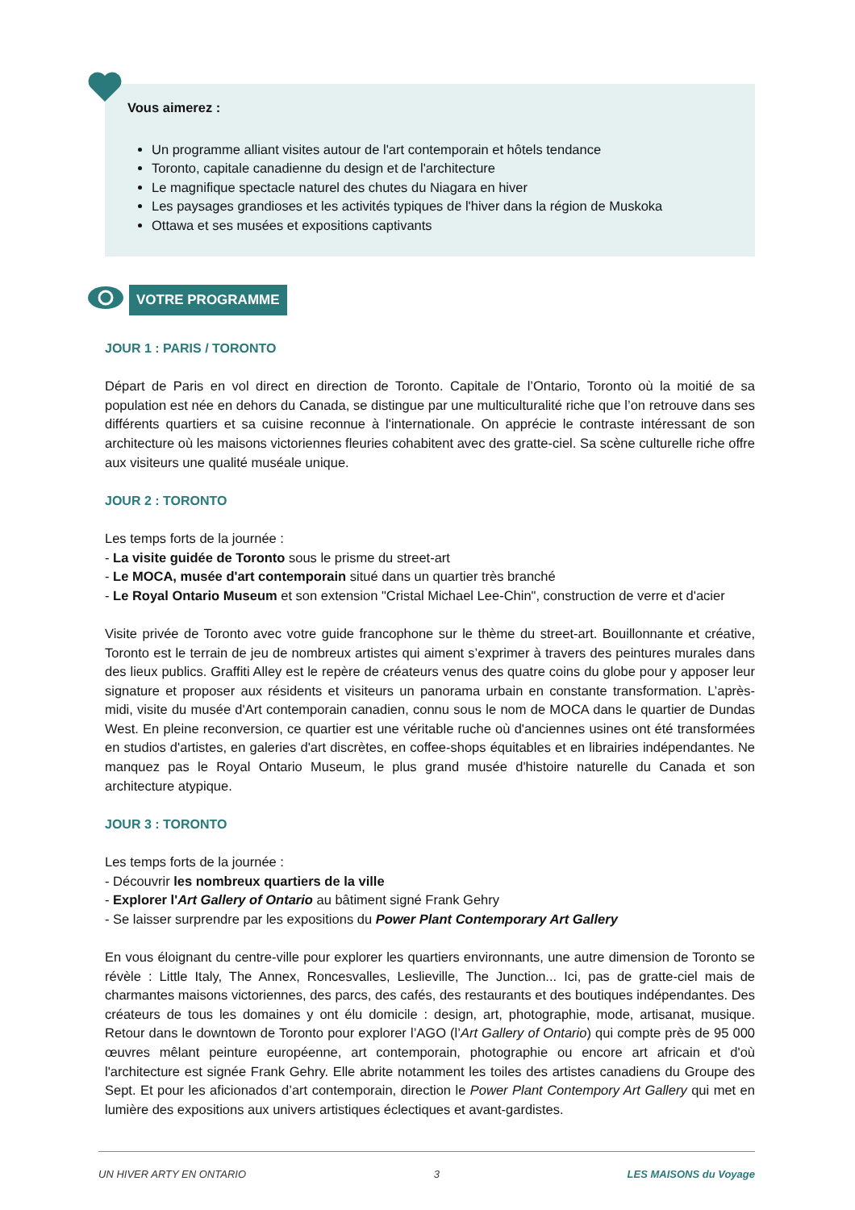Vous aimerez :
Un programme alliant visites autour de l'art contemporain et hôtels tendance
Toronto, capitale canadienne du design et de l'architecture
Le magnifique spectacle naturel des chutes du Niagara en hiver
Les paysages grandioses et les activités typiques de l'hiver dans la région de Muskoka
Ottawa et ses musées et expositions captivants
VOTRE PROGRAMME
JOUR 1 : PARIS / TORONTO
Départ de Paris en vol direct en direction de Toronto. Capitale de l’Ontario, Toronto où la moitié de sa population est née en dehors du Canada, se distingue par une multiculturalité riche que l’on retrouve dans ses différents quartiers et sa cuisine reconnue à l'internationale. On apprécie le contraste intéressant de son architecture où les maisons victoriennes fleuries cohabitent avec des gratte-ciel. Sa scène culturelle riche offre aux visiteurs une qualité muséale unique.
JOUR 2 : TORONTO
Les temps forts de la journée :
- La visite guidée de Toronto sous le prisme du street-art
- Le MOCA, musée d'art contemporain situé dans un quartier très branché
- Le Royal Ontario Museum et son extension "Cristal Michael Lee-Chin", construction de verre et d'acier
Visite privée de Toronto avec votre guide francophone sur le thème du street-art. Bouillonnante et créative, Toronto est le terrain de jeu de nombreux artistes qui aiment s’exprimer à travers des peintures murales dans des lieux publics. Graffiti Alley est le repère de créateurs venus des quatre coins du globe pour y apposer leur signature et proposer aux résidents et visiteurs un panorama urbain en constante transformation. L’après-midi, visite du musée d'Art contemporain canadien, connu sous le nom de MOCA dans le quartier de Dundas West. En pleine reconversion, ce quartier est une véritable ruche où d'anciennes usines ont été transformées en studios d'artistes, en galeries d'art discrètes, en coffee-shops équitables et en librairies indépendantes. Ne manquez pas le Royal Ontario Museum, le plus grand musée d'histoire naturelle du Canada et son architecture atypique.
JOUR 3 : TORONTO
Les temps forts de la journée :
- Découvrir les nombreux quartiers de la ville
- Explorer l'Art Gallery of Ontario au bâtiment signé Frank Gehry
- Se laisser surprendre par les expositions du Power Plant Contemporary Art Gallery
En vous éloignant du centre-ville pour explorer les quartiers environnants, une autre dimension de Toronto se révèle : Little Italy, The Annex, Roncesvalles, Leslieville, The Junction... Ici, pas de gratte-ciel mais de charmantes maisons victoriennes, des parcs, des cafés, des restaurants et des boutiques indépendantes. Des créateurs de tous les domaines y ont élu domicile : design, art, photographie, mode, artisanat, musique. Retour dans le downtown de Toronto pour explorer l’AGO (l’Art Gallery of Ontario) qui compte près de 95 000 œuvres mêlant peinture européenne, art contemporain, photographie ou encore art africain et d'où l'architecture est signée Frank Gehry. Elle abrite notamment les toiles des artistes canadiens du Groupe des Sept. Et pour les aficionados d’art contemporain, direction le Power Plant Contempory Art Gallery qui met en lumière des expositions aux univers artistiques éclectiques et avant-gardistes.
UN HIVER ARTY EN ONTARIO 3 LES MAISONS du Voyage